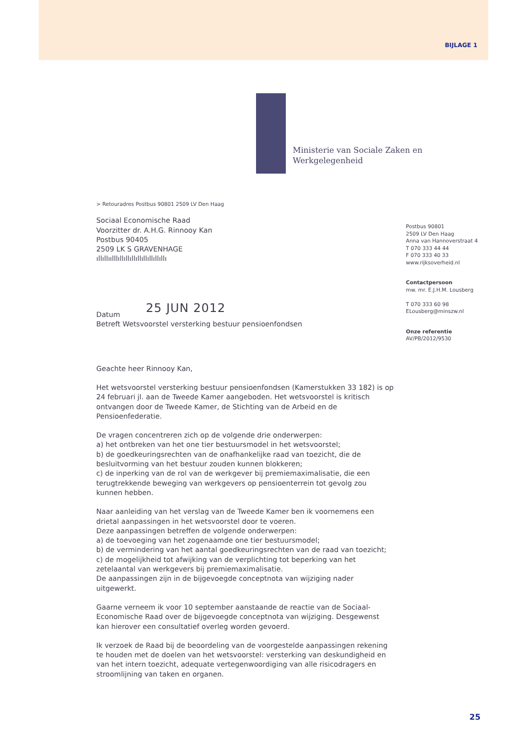BIJLAGE 1
Ministerie van Sociale Zaken en
Werkgelegenheid
> Retouradres Postbus 90801 2509 LV Den Haag
Sociaal Economische Raad
Voorzitter dr. A.H.G. Rinnooy Kan
Postbus 90405
2509 LK S GRAVENHAGE
ıllıllıılllıllıllıllıllıllıllıllıllı
25 JUN 2012
Datum
Betreft Wetsvoorstel versterking bestuur pensioenfondsen
Geachte heer Rinnooy Kan,
Het wetsvoorstel versterking bestuur pensioenfondsen (Kamerstukken 33 182) is op 24 februari jl. aan de Tweede Kamer aangeboden. Het wetsvoorstel is kritisch ontvangen door de Tweede Kamer, de Stichting van de Arbeid en de Pensioenfederatie.
De vragen concentreren zich op de volgende drie onderwerpen:
a) het ontbreken van het one tier bestuursmodel in het wetsvoorstel;
b) de goedkeuringsrechten van de onafhankelijke raad van toezicht, die de besluitvorming van het bestuur zouden kunnen blokkeren;
c) de inperking van de rol van de werkgever bij premiemaximalisatie, die een terugtrekkende beweging van werkgevers op pensioenterrein tot gevolg zou kunnen hebben.
Naar aanleiding van het verslag van de Tweede Kamer ben ik voornemens een drietal aanpassingen in het wetsvoorstel door te voeren.
Deze aanpassingen betreffen de volgende onderwerpen:
a) de toevoeging van het zogenaamde one tier bestuursmodel;
b) de vermindering van het aantal goedkeuringsrechten van de raad van toezicht;
c) de mogelijkheid tot afwijking van de verplichting tot beperking van het zetelaantal van werkgevers bij premiemaximalisatie.
De aanpassingen zijn in de bijgevoegde conceptnota van wijziging nader uitgewerkt.
Gaarne verneem ik voor 10 september aanstaande de reactie van de Sociaal-Economische Raad over de bijgevoegde conceptnota van wijziging. Desgewenst kan hierover een consultatief overleg worden gevoerd.
Ik verzoek de Raad bij de beoordeling van de voorgestelde aanpassingen rekening te houden met de doelen van het wetsvoorstel: versterking van deskundigheid en van het intern toezicht, adequate vertegenwoordiging van alle risicodragers en stroomlijning van taken en organen.
Postbus 90801
2509 LV Den Haag
Anna van Hannoverstraat 4
T 070 333 44 44
F 070 333 40 33
www.rijksoverheid.nl
Contactpersoon
mw. mr. E.J.H.M. Lousberg
T 070 333 60 98
ELousberg@minszw.nl
Onze referentie
AV/PB/2012/9530
25